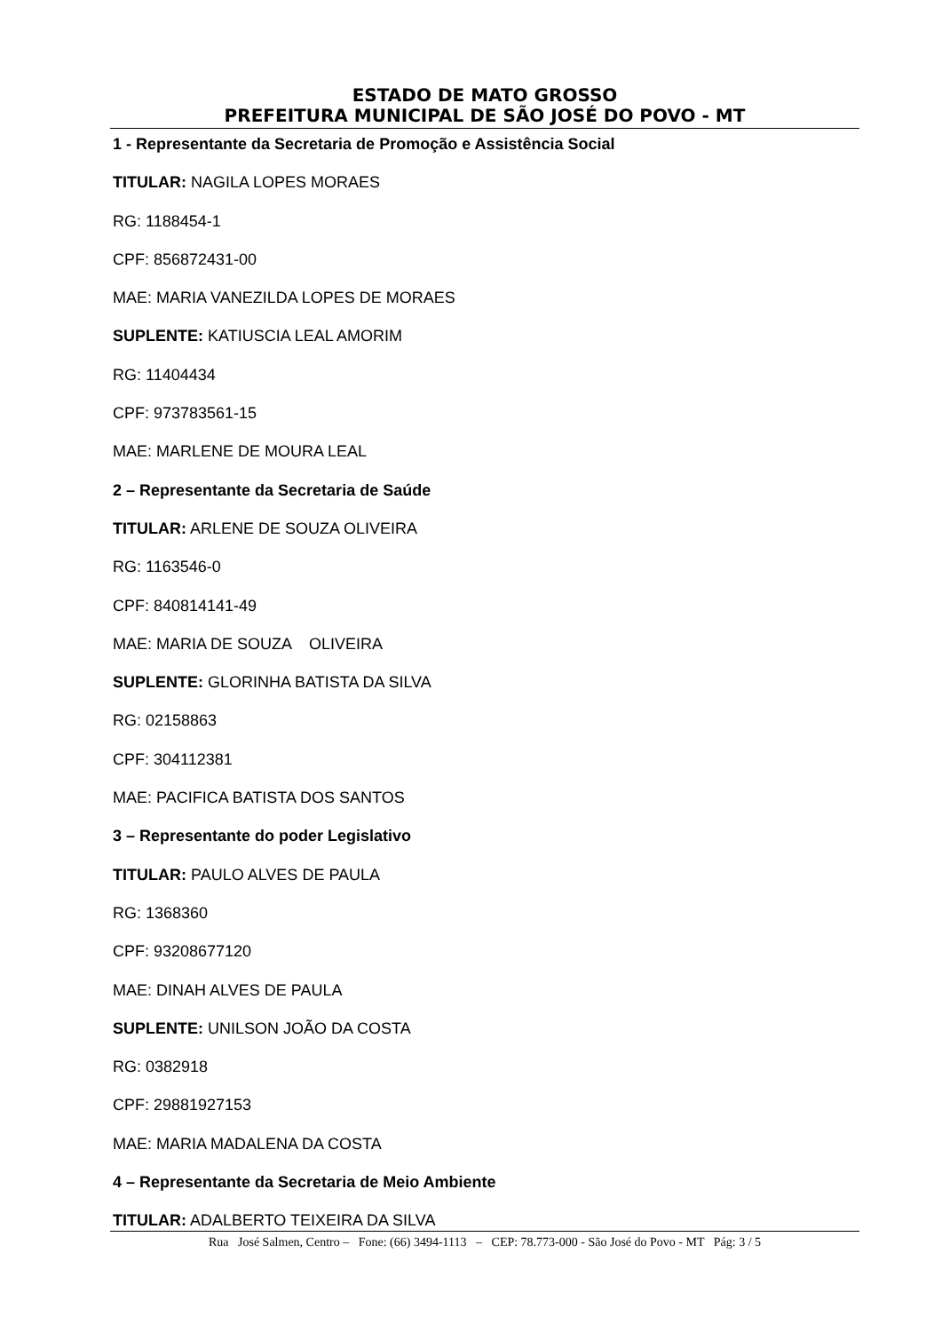ESTADO DE MATO GROSSO
PREFEITURA MUNICIPAL DE SÃO JOSÉ DO POVO - MT
1 - Representante da Secretaria de Promoção e Assistência Social
TITULAR: NAGILA LOPES MORAES
RG: 1188454-1
CPF: 856872431-00
MAE: MARIA VANEZILDA LOPES DE MORAES
SUPLENTE: KATIUSCIA LEAL AMORIM
RG: 11404434
CPF: 973783561-15
MAE: MARLENE DE MOURA LEAL
2 – Representante da Secretaria de Saúde
TITULAR: ARLENE DE SOUZA OLIVEIRA
RG: 1163546-0
CPF: 840814141-49
MAE: MARIA DE SOUZA OLIVEIRA
SUPLENTE: GLORINHA BATISTA DA SILVA
RG: 02158863
CPF: 304112381
MAE: PACIFICA BATISTA DOS SANTOS
3 – Representante do poder Legislativo
TITULAR: PAULO ALVES DE PAULA
RG: 1368360
CPF: 93208677120
MAE: DINAH ALVES DE PAULA
SUPLENTE: UNILSON JOÃO DA COSTA
RG: 0382918
CPF: 29881927153
MAE: MARIA MADALENA DA COSTA
4 – Representante da Secretaria de Meio Ambiente
TITULAR: ADALBERTO TEIXEIRA DA SILVA
Rua José Salmen, Centro – Fone: (66) 3494-1113 – CEP: 78.773-000 - São José do Povo - MT Pág: 3 / 5